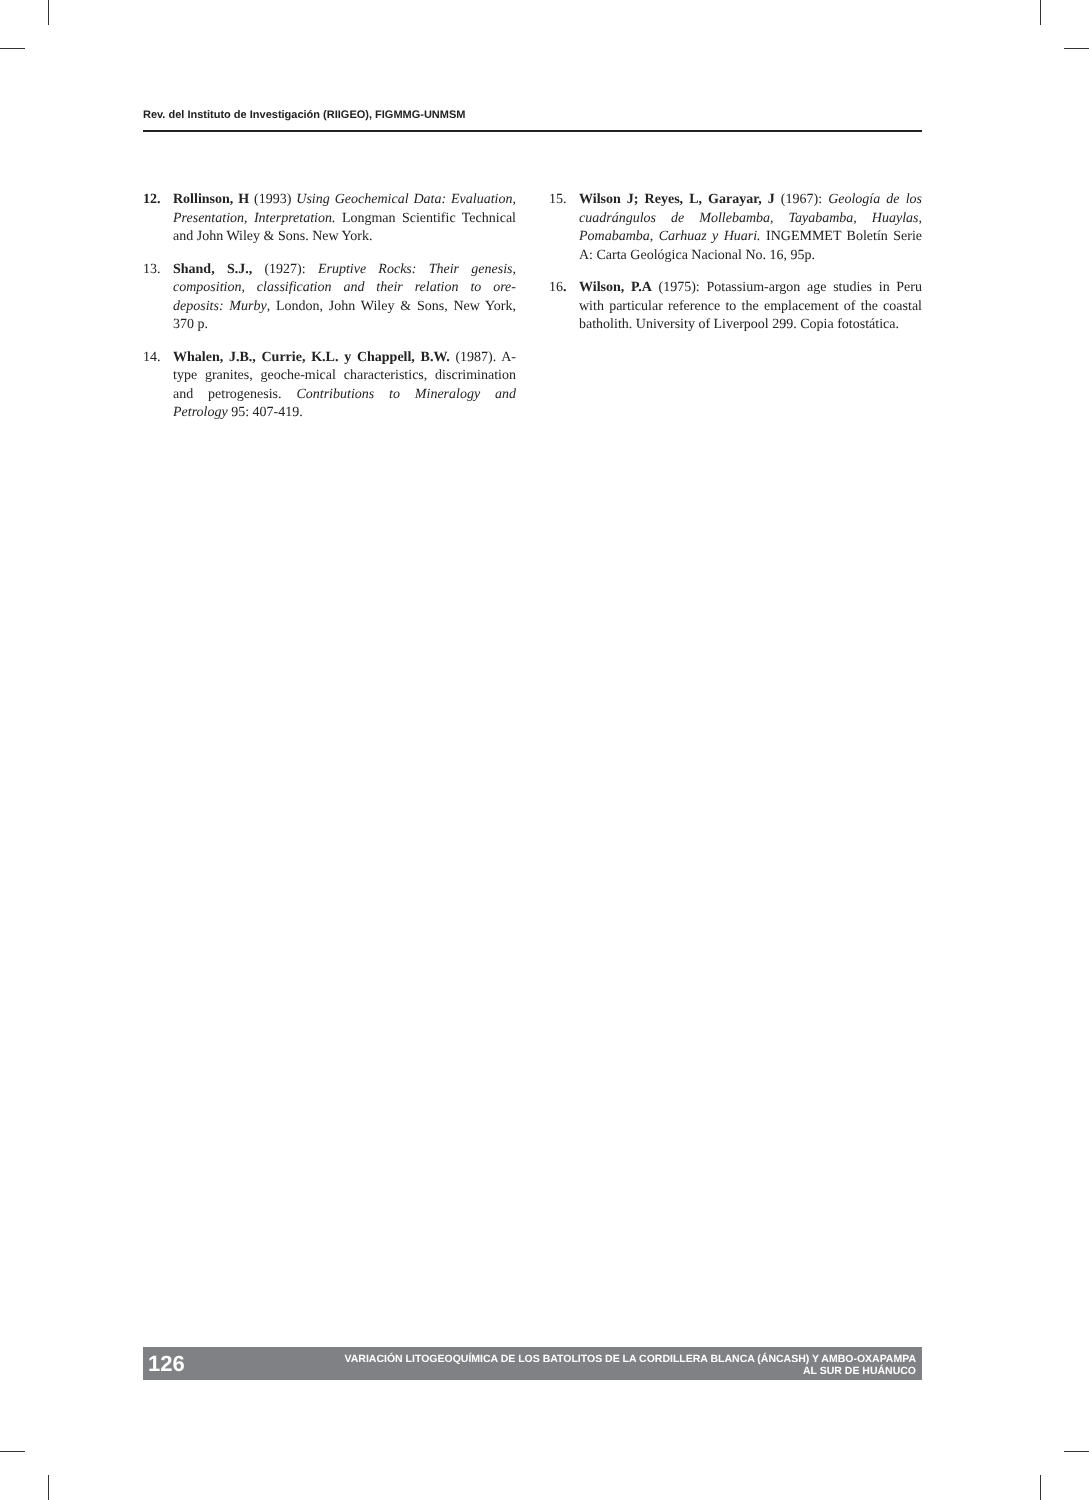Rev. del Instituto de Investigación (RIIGEO), FIGMMG-UNMSM
12. Rollinson, H (1993) Using Geochemical Data: Evaluation, Presentation, Interpretation. Longman Scientific Technical and John Wiley & Sons. New York.
13. Shand, S.J., (1927): Eruptive Rocks: Their genesis, composition, classification and their relation to ore-deposits: Murby, London, John Wiley & Sons, New York, 370 p.
14. Whalen, J.B., Currie, K.L. y Chappell, B.W. (1987). A-type granites, geoche-mical characteristics, discrimination and petrogenesis. Contributions to Mineralogy and Petrology 95: 407-419.
15. Wilson J; Reyes, L, Garayar, J (1967): Geología de los cuadrángulos de Mollebamba, Tayabamba, Huaylas, Pomabamba, Carhuaz y Huari. INGEMMET Boletín Serie A: Carta Geológica Nacional No. 16, 95p.
16. Wilson, P.A (1975): Potassium-argon age studies in Peru with particular reference to the emplacement of the coastal batholith. University of Liverpool 299. Copia fotostática.
126 VARIACIÓN LITOGEOQUÍMICA DE LOS BATOLITOS DE LA CORDILLERA BLANCA (ÁNCASH) Y AMBO-OXAPAMPA
AL SUR DE HUÁNUCO